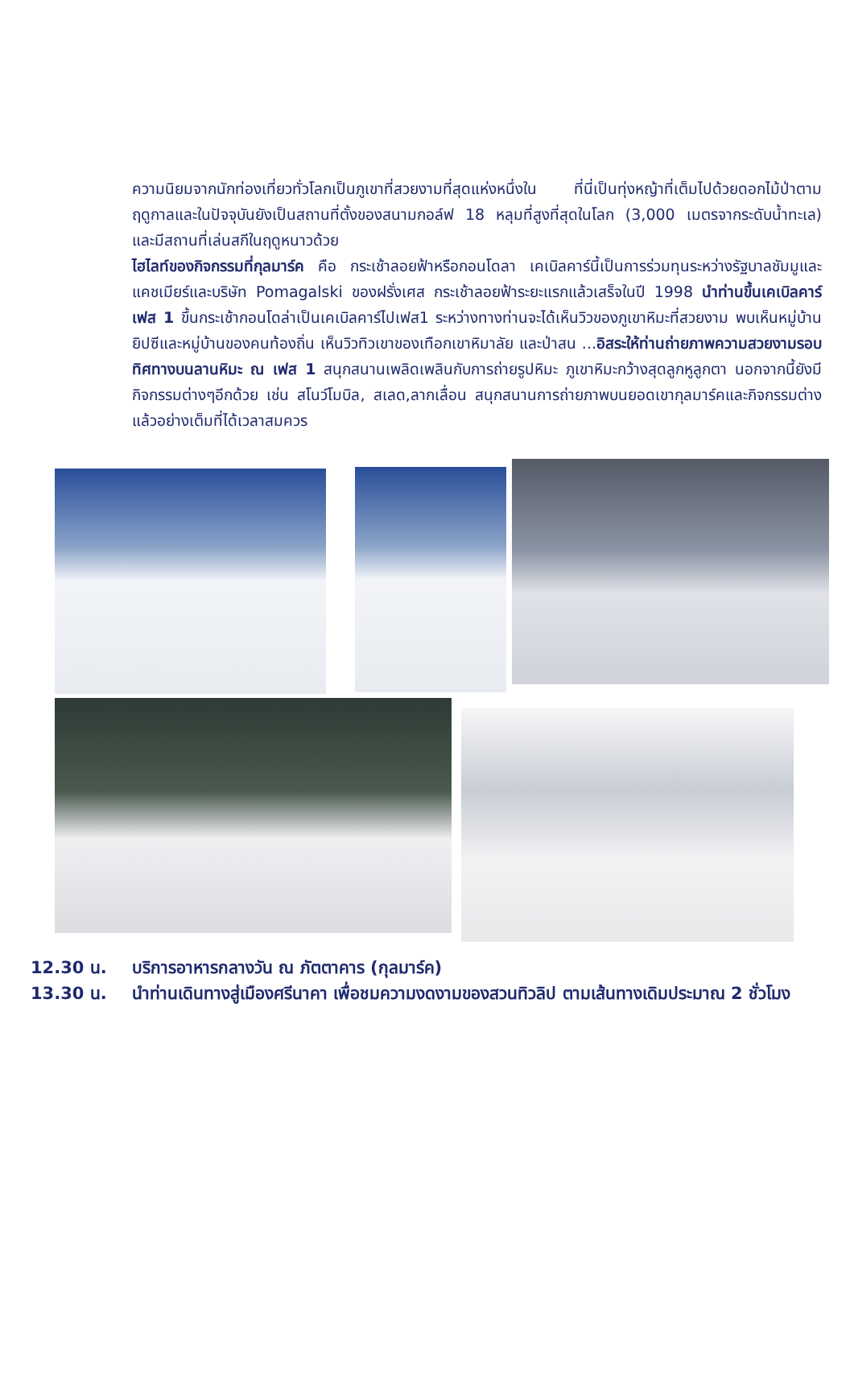ความนิยมจากนักท่องเที่ยวทั่วโลกเป็นภูเขาที่สวยงามที่สุดแห่งหนึ่งใน ที่นี่เป็นทุ่งหญ้าที่เต็มไปด้วยดอกไม้ป่าตามฤดูกาลและในปัจจุบันยังเป็นสถานที่ตั้งของสนามกอล์ฟ 18 หลุมที่สูงที่สุดในโลก (3,000 เมตรจากระดับน้ำทะเล) และมีสถานที่เล่นสกีในฤดูหนาวด้วย
ไฮไลท์ของกิจกรรมที่กุลมาร์ค คือ กระเช้าลอยฟ้าหรือกอนโดลา เคเบิลคาร์นี้เป็นการร่วมทุนระหว่างรัฐบาลชัมมูและแคชเมียร์และบริษัท Pomagalski ของฝรั่งเศส กระเช้าลอยฟ้าระยะแรกแล้วเสร็จในปี 1998 นำท่านขึ้นเคเบิลคาร์เฟส 1 ขึ้นกระเช้ากอนโดล่าเป็นเคเบิลคาร์ไปเฟส1 ระหว่างทางท่านจะได้เห็นวิวของภูเขาหิมะที่สวยงาม พบเห็นหมู่บ้านยิปซีและหมู่บ้านของคนท้องถิ่น เห็นวิวทิวเขาของเทือกเขาหิมาลัย และป่าสน ...อิสระให้ท่านถ่ายภาพความสวยงามรอบทิศทางบนลานหิมะ ณ เฟส 1 สนุกสนานเพลิดเพลินกับการถ่ายรูปหิมะ ภูเขาหิมะกว้างสุดลูกหูลูกตา นอกจากนี้ยังมีกิจกรรมต่างๆอีกด้วย เช่น สโนว์โมบิล, สเลด,ลากเลื่อน สนุกสนานการถ่ายภาพบนยอดเขากุลมาร์คและกิจกรรมต่างแล้วอย่างเต็มที่ได้เวลาสมควร
12.30 น. บริการอาหารกลางวัน ณ ภัตตาคาร (กุลมาร์ค)
13.30 น. นำท่านเดินทางสู่เมืองศรีนาคา เพื่อชมความงดงามของสวนทิวลิป ตามเส้นทางเดิมประมาณ 2 ชั่วโมง